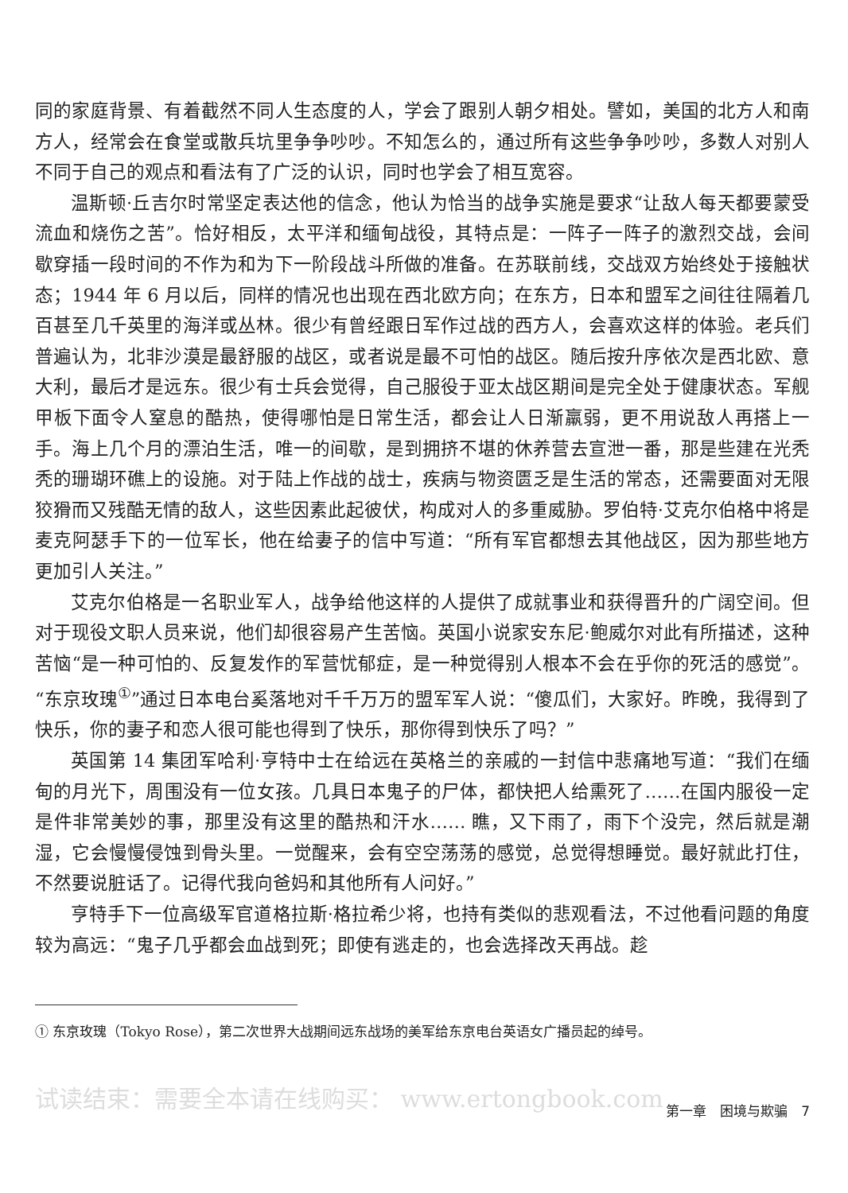同的家庭背景、有着截然不同人生态度的人，学会了跟别人朝夕相处。譬如，美国的北方人和南方人，经常会在食堂或散兵坑里争争吵吵。不知怎么的，通过所有这些争争吵吵，多数人对别人不同于自己的观点和看法有了广泛的认识，同时也学会了相互宽容。
温斯顿·丘吉尔时常坚定表达他的信念，他认为恰当的战争实施是要求“让敌人每天都要蒙受流血和烧伤之苦”。恰好相反，太平洋和缅甸战役，其特点是：一阵子一阵子的激烈交战，会间歇穿插一段时间的不作为和为下一阶段战斗所做的准备。在苏联前线，交战双方始终处于接触状态；1944 年 6 月以后，同样的情况也出现在西北欧方向；在东方，日本和盟军之间往往隔着几百甚至几千英里的海洋或丛林。很少有曾经跟日军作过战的西方人，会喜欢这样的体验。老兵们普遍认为，北非沙漠是最舒服的战区，或者说是最不可怕的战区。随后按升序依次是西北欧、意大利，最后才是远东。很少有士兵会觉得，自己服役于亚太战区期间是完全处于健康状态。军舰甲板下面令人窒息的酷热，使得哪怕是日常生活，都会让人日渐羸弱，更不用说敌人再搭上一手。海上几个月的漂泊生活，唯一的间歇，是到拥挤不堪的休养营去宣泄一番，那是些建在光秃秃的珊瑚环礁上的设施。对于陆上作战的战士，疾病与物资匮乏是生活的常态，还需要面对无限狡猾而又残酷无情的敌人，这些因素此起彼伏，构成对人的多重威胁。罗伯特·艾克尔伯格中将是麦克阿瑟手下的一位军长，他在给妻子的信中写道：“所有军官都想去其他战区，因为那些地方更加引人关注。”
艾克尔伯格是一名职业军人，战争给他这样的人提供了成就事业和获得晋升的广阔空间。但对于现役文职人员来说，他们却很容易产生苦恼。英国小说家安东尼·鲍威尔对此有所描述，这种苦恼“是一种可怕的、反复发作的军营忧郁症，是一种觉得别人根本不会在乎你的死活的感觉”。“东京玫瑰<sup>①</sup>”通过日本电台奚落地对千千万万的盟军军人说：“傻瓜们，大家好。昨晚，我得到了快乐，你的妻子和恋人很可能也得到了快乐，那你得到快乐了吗？”
英国第 14 集团军哈利·亨特中士在给远在英格兰的亲戚的一封信中悲痛地写道：“我们在缅甸的月光下，周围没有一位女孩。几具日本鬼子的尸体，都快把人给熏死了……在国内服役一定是件非常美妙的事，那里没有这里的酷热和汗水…… 瞧，又下雨了，雨下个没完，然后就是潮湿，它会慢慢侵蚀到骨头里。一觉醒来，会有空空荡荡的感觉，总觉得想睡觉。最好就此打住，不然要说脏话了。记得代我向爸妈和其他所有人问好。”
亨特手下一位高级军官道格拉斯·格拉希少将，也持有类似的悲观看法，不过他看问题的角度较为高远：“鬼子几乎都会血战到死；即使有逃走的，也会选择改天再战。趁
① 东京玫瑰（Tokyo Rose），第二次世界大战期间远东战场的美军给东京电台英语女广播员起的绰号。
试读结束：需要全本请在线购买： www.ertongbook.com
第一章　困境与欺骗　7